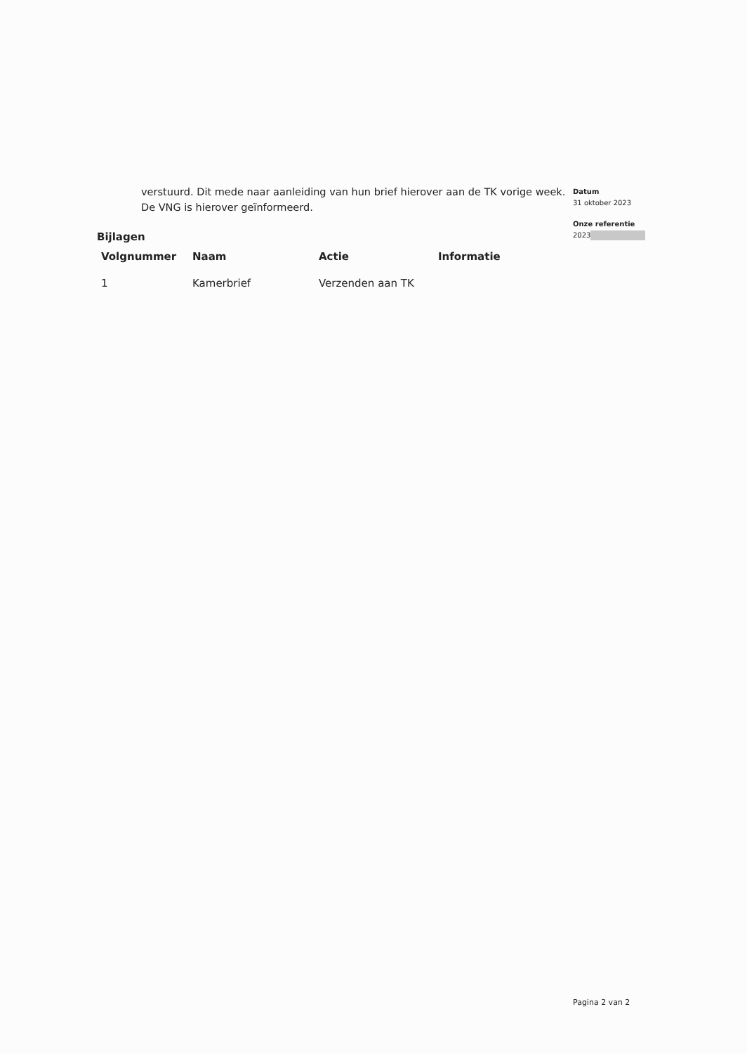verstuurd. Dit mede naar aanleiding van hun brief hierover aan de TK vorige week. De VNG is hierover geïnformeerd.
Bijlagen
| Volgnummer | Naam | Actie | Informatie |
| --- | --- | --- | --- |
| 1 | Kamerbrief | Verzenden aan TK | |
Datum
31 oktober 2023
Onze referentie
2023
Pagina 2 van 2